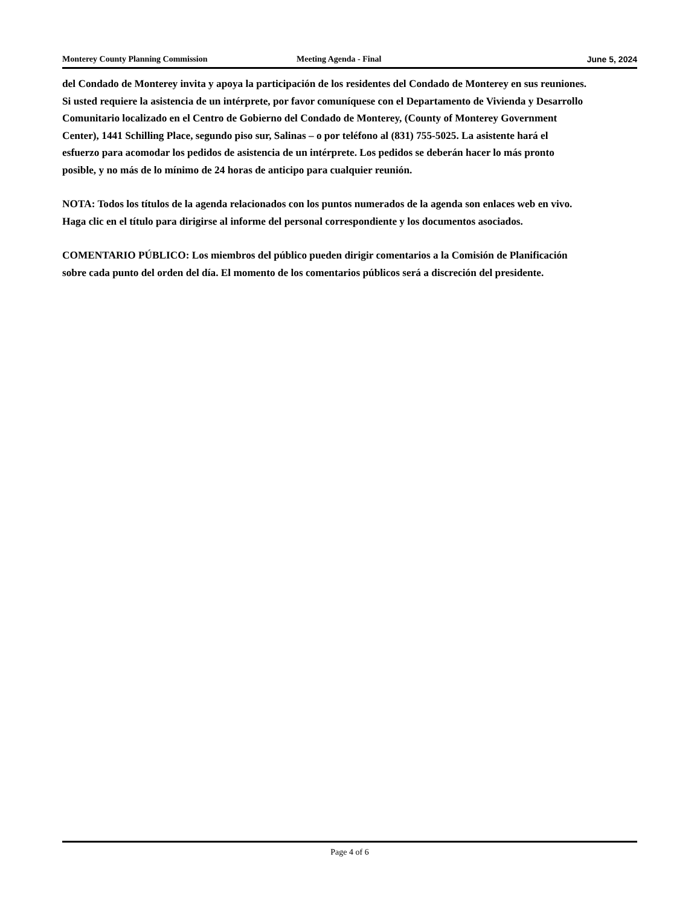Monterey County Planning Commission Meeting Agenda - Final June 5, 2024
del Condado de Monterey invita y apoya la participación de los residentes del Condado de Monterey en sus reuniones. Si usted requiere la asistencia de un intérprete, por favor comuníquese con el Departamento de Vivienda y Desarrollo Comunitario localizado en el Centro de Gobierno del Condado de Monterey, (County of Monterey Government Center), 1441 Schilling Place, segundo piso sur, Salinas – o por teléfono al (831) 755-5025. La asistente hará el esfuerzo para acomodar los pedidos de asistencia de un intérprete. Los pedidos se deberán hacer lo más pronto posible, y no más de lo mínimo de 24 horas de anticipo para cualquier reunión.
NOTA: Todos los títulos de la agenda relacionados con los puntos numerados de la agenda son enlaces web en vivo. Haga clic en el título para dirigirse al informe del personal correspondiente y los documentos asociados.
COMENTARIO PÚBLICO: Los miembros del público pueden dirigir comentarios a la Comisión de Planificación sobre cada punto del orden del día. El momento de los comentarios públicos será a discreción del presidente.
Page 4 of 6